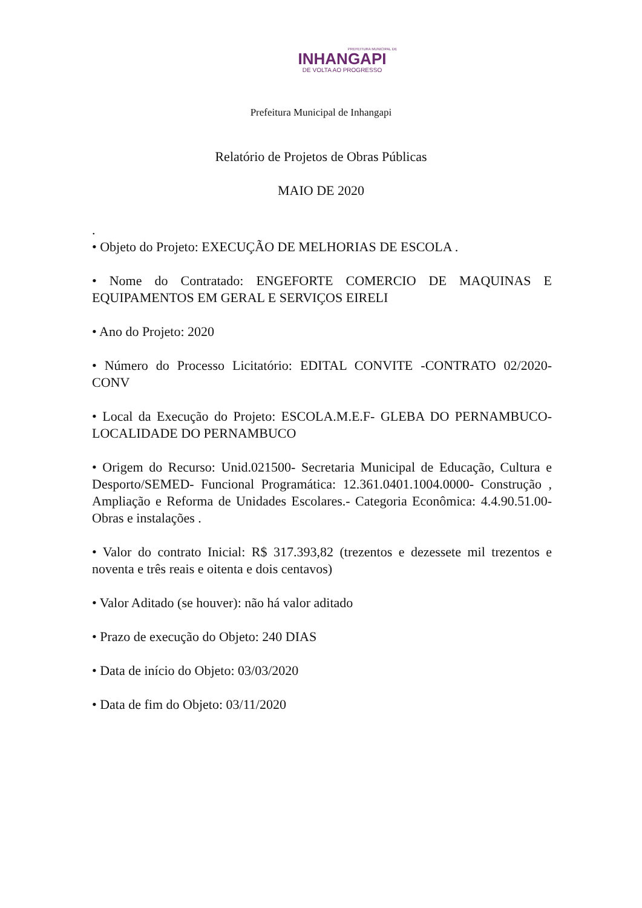PREFEITURA MUNICIPAL DE
INHANGAPI
DE VOLTA AO PROGRESSO
Prefeitura Municipal de Inhangapi
Relatório de Projetos de Obras Públicas
MAIO DE 2020
.
• Objeto do Projeto: EXECUÇÃO DE MELHORIAS DE ESCOLA .
• Nome do Contratado: ENGEFORTE COMERCIO DE MAQUINAS E EQUIPAMENTOS EM GERAL E SERVIÇOS EIRELI
• Ano do Projeto: 2020
• Número do Processo Licitatório: EDITAL CONVITE -CONTRATO 02/2020-CONV
• Local da Execução do Projeto: ESCOLA.M.E.F- GLEBA DO PERNAMBUCO- LOCALIDADE DO PERNAMBUCO
• Origem do Recurso: Unid.021500- Secretaria Municipal de Educação, Cultura e Desporto/SEMED- Funcional Programática: 12.361.0401.1004.0000- Construção , Ampliação e Reforma de Unidades Escolares.- Categoria Econômica: 4.4.90.51.00- Obras e instalações .
• Valor do contrato Inicial: R$ 317.393,82 (trezentos e dezessete mil trezentos e noventa e três reais e oitenta e dois centavos)
• Valor Aditado (se houver): não há valor aditado
• Prazo de execução do Objeto: 240 DIAS
• Data de início do Objeto: 03/03/2020
• Data de fim do Objeto: 03/11/2020